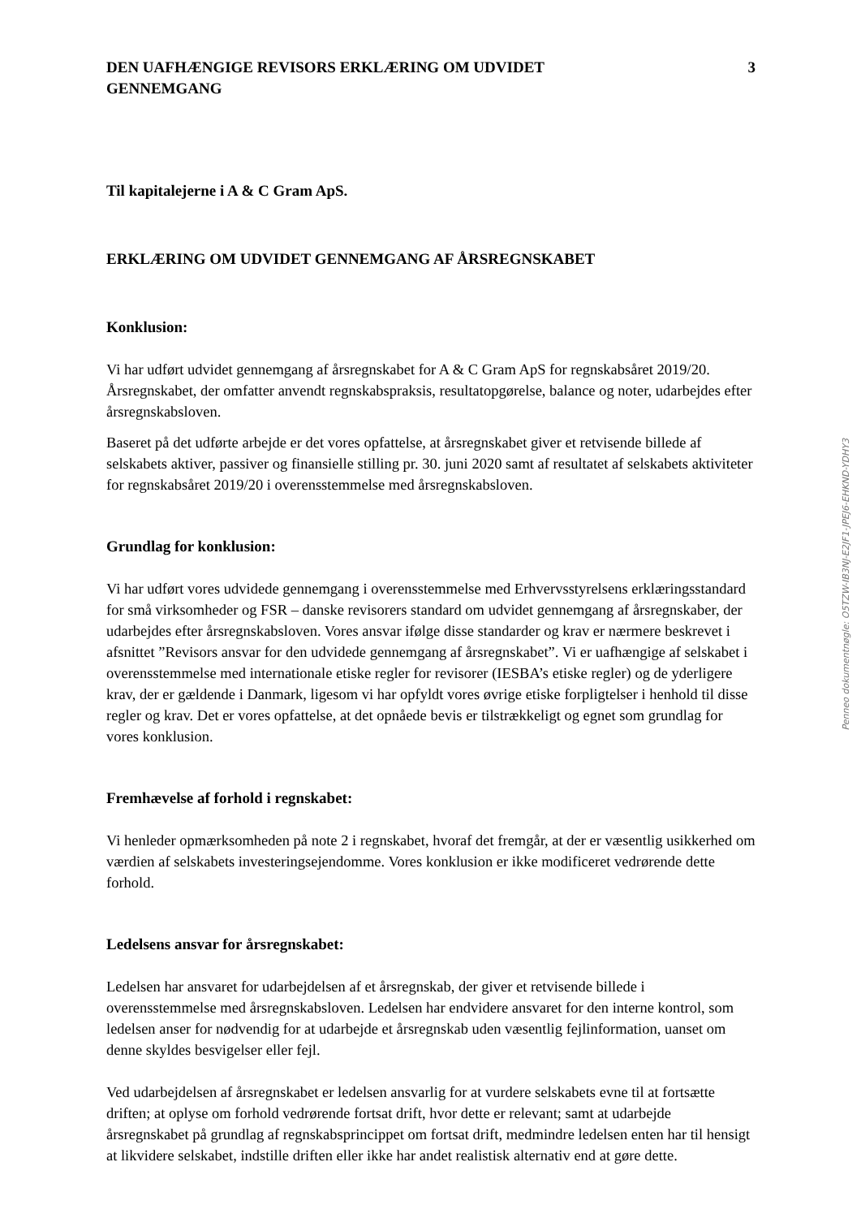DEN UAFHÆNGIGE REVISORS ERKLÆRING OM UDVIDET
GENNEMGANG
3
Til kapitalejerne i A & C Gram ApS.
ERKLÆRING OM UDVIDET GENNEMGANG AF ÅRSREGNSKABET
Konklusion:
Vi har udført udvidet gennemgang af årsregnskabet for A & C Gram ApS for regnskabsåret 2019/20. Årsregnskabet, der omfatter anvendt regnskabspraksis, resultatopgørelse, balance og noter, udarbejdes efter årsregnskabsloven.
Baseret på det udførte arbejde er det vores opfattelse, at årsregnskabet giver et retvisende billede af selskabets aktiver, passiver og finansielle stilling pr. 30. juni 2020 samt af resultatet af selskabets aktiviteter for regnskabsåret 2019/20 i overensstemmelse med årsregnskabsloven.
Grundlag for konklusion:
Vi har udført vores udvidede gennemgang i overensstemmelse med Erhvervsstyrelsens erklæringsstandard for små virksomheder og FSR – danske revisorers standard om udvidet gennemgang af årsregnskaber, der udarbejdes efter årsregnskabsloven. Vores ansvar ifølge disse standarder og krav er nærmere beskrevet i afsnittet ”Revisors ansvar for den udvidede gennemgang af årsregnskabet”. Vi er uafhængige af selskabet i overensstemmelse med internationale etiske regler for revisorer (IESBA’s etiske regler) og de yderligere krav, der er gældende i Danmark, ligesom vi har opfyldt vores øvrige etiske forpligtelser i henhold til disse regler og krav. Det er vores opfattelse, at det opnåede bevis er tilstrækkeligt og egnet som grundlag for vores konklusion.
Fremhævelse af forhold i regnskabet:
Vi henleder opmærksomheden på note 2 i regnskabet, hvoraf det fremgår, at der er væsentlig usikkerhed om værdien af selskabets investeringsejendomme. Vores konklusion er ikke modificeret vedrørende dette forhold.
Ledelsens ansvar for årsregnskabet:
Ledelsen har ansvaret for udarbejdelsen af et årsregnskab, der giver et retvisende billede i overensstemmelse med årsregnskabsloven. Ledelsen har endvidere ansvaret for den interne kontrol, som ledelsen anser for nødvendig for at udarbejde et årsregnskab uden væsentlig fejlinformation, uanset om denne skyldes besvigelser eller fejl.
Ved udarbejdelsen af årsregnskabet er ledelsen ansvarlig for at vurdere selskabets evne til at fortsætte driften; at oplyse om forhold vedrørende fortsat drift, hvor dette er relevant; samt at udarbejde årsregnskabet på grundlag af regnskabsprincippet om fortsat drift, medmindre ledelsen enten har til hensigt at likvidere selskabet, indstille driften eller ikke har andet realistisk alternativ end at gøre dette.
Penneo dokumentnøgle: O5TZW-IB3NJ-E2JF1-JPEJ6-EHKND-YDHY3